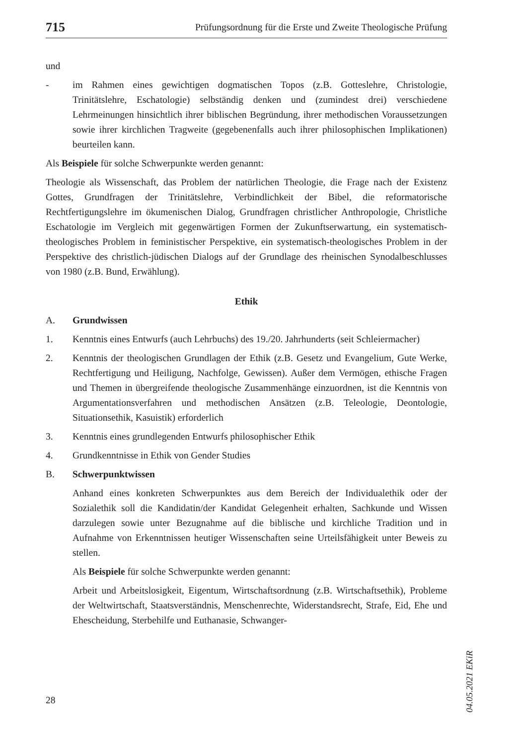715 Prüfungsordnung für die Erste und Zweite Theologische Prüfung
und
- im Rahmen eines gewichtigen dogmatischen Topos (z.B. Gotteslehre, Christologie, Trinitätslehre, Eschatologie) selbständig denken und (zumindest drei) verschiedene Lehrmeinungen hinsichtlich ihrer biblischen Begründung, ihrer methodischen Voraussetzungen sowie ihrer kirchlichen Tragweite (gegebenenfalls auch ihrer philosophischen Implikationen) beurteilen kann.
Als Beispiele für solche Schwerpunkte werden genannt:
Theologie als Wissenschaft, das Problem der natürlichen Theologie, die Frage nach der Existenz Gottes, Grundfragen der Trinitätslehre, Verbindlichkeit der Bibel, die reformatorische Rechtfertigungslehre im ökumenischen Dialog, Grundfragen christlicher Anthropologie, Christliche Eschatologie im Vergleich mit gegenwärtigen Formen der Zukunftserwartung, ein systematisch-theologisches Problem in feministischer Perspektive, ein systematisch-theologisches Problem in der Perspektive des christlich-jüdischen Dialogs auf der Grundlage des rheinischen Synodalbeschlusses von 1980 (z.B. Bund, Erwählung).
Ethik
A. Grundwissen
1. Kenntnis eines Entwurfs (auch Lehrbuchs) des 19./20. Jahrhunderts (seit Schleiermacher)
2. Kenntnis der theologischen Grundlagen der Ethik (z.B. Gesetz und Evangelium, Gute Werke, Rechtfertigung und Heiligung, Nachfolge, Gewissen). Außer dem Vermögen, ethische Fragen und Themen in übergreifende theologische Zusammenhänge einzuordnen, ist die Kenntnis von Argumentationsverfahren und methodischen Ansätzen (z.B. Teleologie, Deontologie, Situationsethik, Kasuistik) erforderlich
3. Kenntnis eines grundlegenden Entwurfs philosophischer Ethik
4. Grundkenntnisse in Ethik von Gender Studies
B. Schwerpunktwissen
Anhand eines konkreten Schwerpunktes aus dem Bereich der Individualethik oder der Sozialethik soll die Kandidatin/der Kandidat Gelegenheit erhalten, Sachkunde und Wissen darzulegen sowie unter Bezugnahme auf die biblische und kirchliche Tradition und in Aufnahme von Erkenntnissen heutiger Wissenschaften seine Urteilsfähigkeit unter Beweis zu stellen.
Als Beispiele für solche Schwerpunkte werden genannt:
Arbeit und Arbeitslosigkeit, Eigentum, Wirtschaftsordnung (z.B. Wirtschaftsethik), Probleme der Weltwirtschaft, Staatsverständnis, Menschenrechte, Widerstandsrecht, Strafe, Eid, Ehe und Ehescheidung, Sterbehilfe und Euthanasie, Schwanger-
04.05.2021 EKiR
28